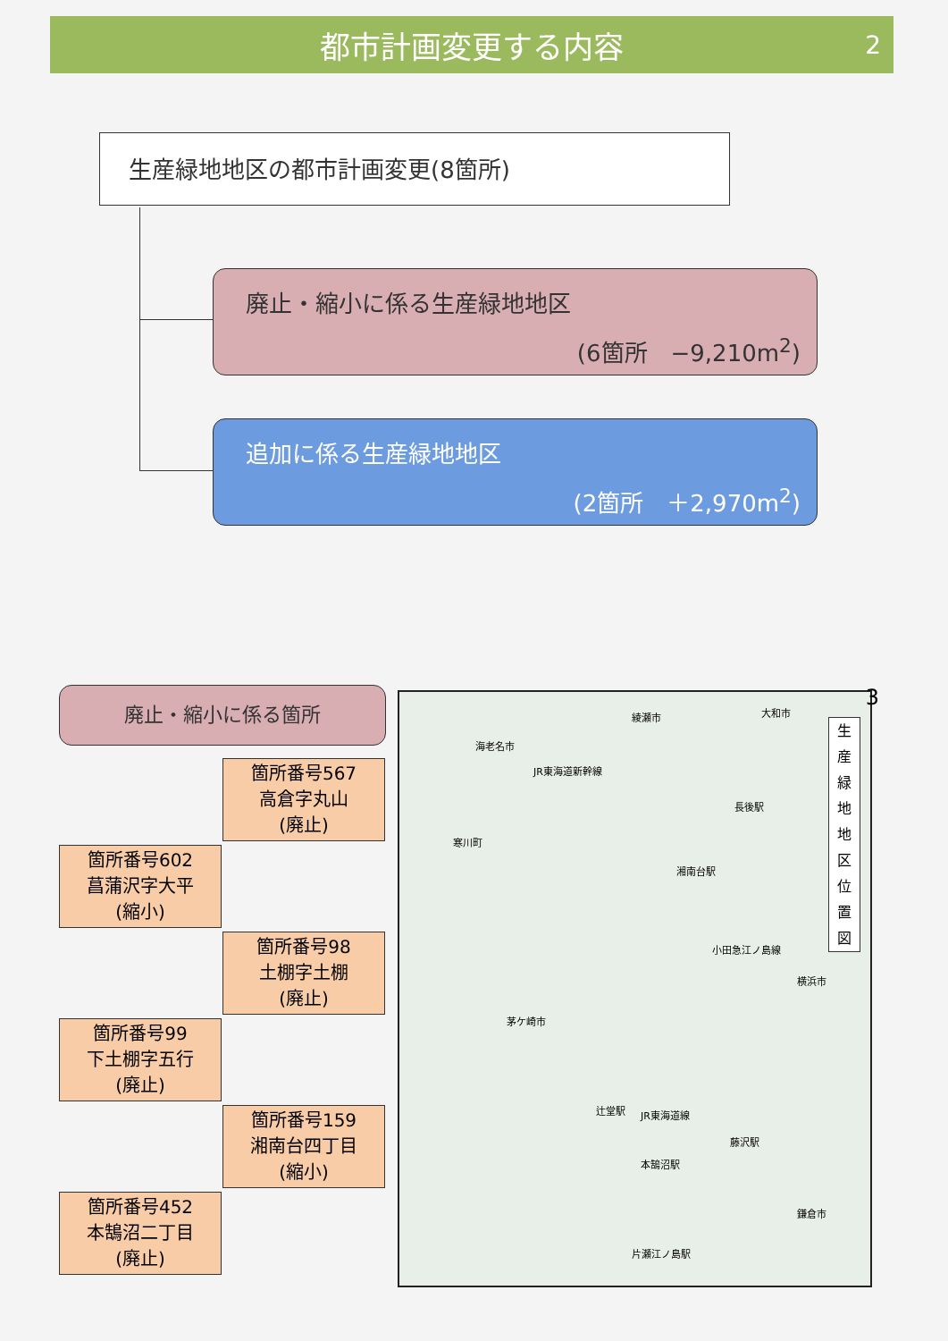都市計画変更する内容 2
生産緑地地区の都市計画変更(8箇所)
廃止・縮小に係る生産緑地地区
(6箇所　−9,210m<sup>2</sup>)
追加に係る生産緑地地区
(2箇所　＋2,970m<sup>2</sup>)
廃止・縮小に係る箇所
箇所番号567
高倉字丸山
(廃止)
箇所番号602
菖蒲沢字大平
(縮小)
箇所番号98
土棚字土棚
(廃止)
箇所番号99
下土棚字五行
(廃止)
箇所番号159
湘南台四丁目
(縮小)
箇所番号452
本鵠沼二丁目
(廃止)
綾瀬市 大和市
海老名市
JR東海道新幹線
長後駅
寒川町
湘南台駅
小田急江ノ島線
横浜市
茅ケ崎市
辻堂駅 JR東海道線
藤沢駅
本鵠沼駅
鎌倉市
片瀬江ノ島駅
生
産
緑
地
地
区
位
置
図
3